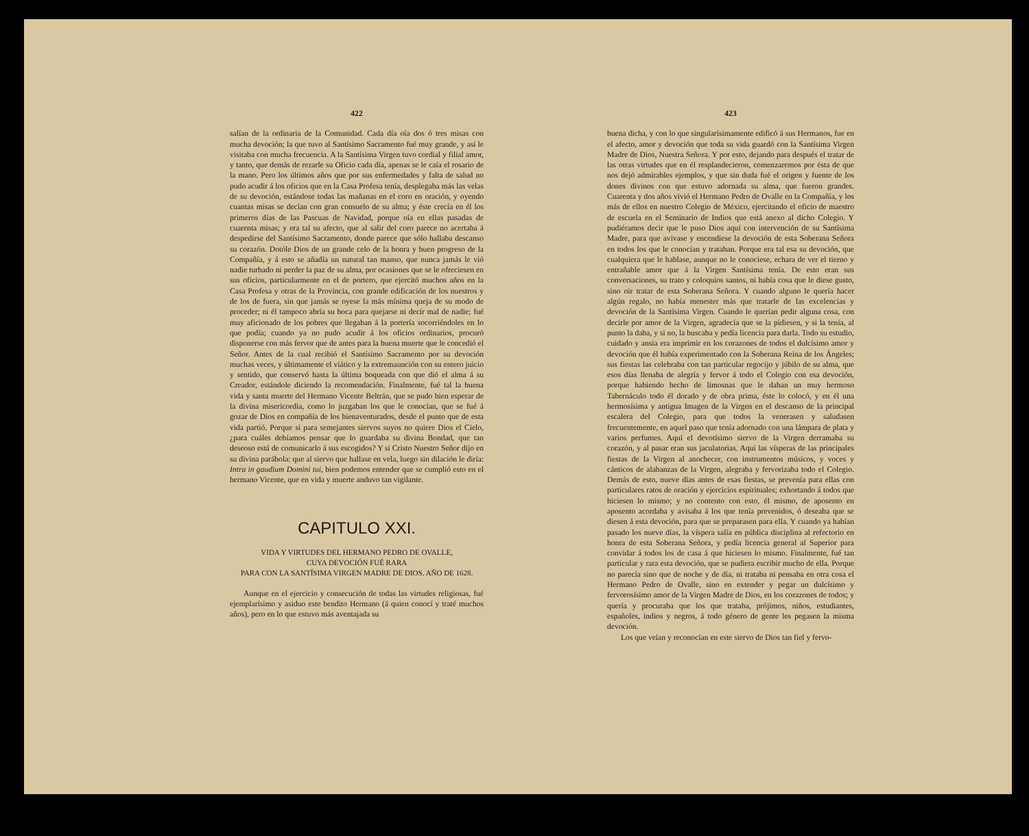422
salían de la ordinaria de la Comunidad. Cada día oía dos ó tres misas con mucha devoción; la que tuvo al Santísimo Sacramento fué muy grande, y así le visitaba con mucha frecuencia. A la Santísima Virgen tuvo cordial y filial amor, y tanto, que demás de rezarle su Oficio cada día, apenas se le caía el rosario de la mano. Pero los últimos años que por sus enfermedades y falta de salud no pudo acudir á los oficios que en la Casa Profesa tenía, desplegaba más las velas de su devoción, estándose todas las mañanas en el coro en oración, y oyendo cuantas misas se decían con gran consuelo de su alma; y éste crecía en él los primeros días de las Pascuas de Navidad, porque oía en ellas pasadas de cuarenta misas; y era tal su afecto, que al salir del coro parece no acertaba á despedirse del Santísimo Sacramento, donde parece que sólo hallaba descanso su corazón. Dotóle Dios de un grande celo de la honra y buen progreso de la Compañía, y á esto se añadía un natural tan manso, que nunca jamás le vió nadie turbado ni perder la paz de su alma, por ocasiones que se le ofreciesen en sus oficios, particularmente en el de portero, que ejercitó muchos años en la Casa Profesa y otras de la Provincia, con grande edificación de los nuestros y de los de fuera, sin que jamás se oyese la más mínima queja de su modo de proceder; ni él tampoco abría su boca para quejarse ni decir mal de nadie; fué muy aficionado de los pobres que llegaban á la portería socorriéndoles en lo que podía; cuando ya no pudo acudir á los oficios ordinarios, procuró disponerse con más fervor que de antes para la buena muerte que le concedió el Señor. Antes de la cual recibió el Santísimo Sacramento por su devoción muchas veces, y últimamente el viático y la extremaunción con su entero juicio y sentido, que conservó hasta la última boqueada con que dió el alma á su Creador, estándole diciendo la recomendación. Finalmente, fué tal la buena vida y santa muerte del Hermano Vicente Beltrán, que se pudo bien esperar de la divina misericordia, como lo juzgaban los que le conocían, que se fué á gozar de Dios en compañía de los bienaventurados, desde el punto que de esta vida partió. Porque si para semejantes siervos suyos no quiere Dios el Cielo, ¿para cuáles debíamos pensar que lo guardaba su divina Bondad, que tan deseoso está de comunicarlo á sus escogidos? Y si Cristo Nuestro Señor dijo en su divina parábola: que al siervo que hallase en vela, luego sin dilación le diría: Intra in gaudium Domini tui, bien podemos entender que se cumplió esto en el hermano Vicente, que en vida y muerte anduvo tan vigilante.
CAPITULO XXI.
VIDA Y VIRTUDES DEL HERMANO PEDRO DE OVALLE,
CUYA DEVOCIÓN FUÉ RARA
PARA CON LA SANTÍSIMA VIRGEN MADRE DE DIOS. AÑO DE 1628.
Aunque en el ejercicio y consecución de todas las virtudes religiosas, fué ejemplarísimo y asiduo este bendito Hermano (á quien conocí y traté muchos años), pero en lo que estuvo más aventajada su
423
buena dicha, y con lo que singularísimamente edificó á sus Hermanos, fue en el afecto, amor y devoción que toda su vida guardó con la Santísima Virgen Madre de Dios, Nuestra Señora. Y por esto, dejando para después el tratar de las otras virtudes que en él resplandecieron, comenzaremos por ésta de que nos dejó admirables ejemplos, y que sin duda fué el origen y fuente de los dones divinos con que estuvo adornada su alma, que fueron grandes. Cuarenta y dos años vivió el Hermano Pedro de Ovalle en la Compañía, y los más de ellos en nuestro Colegio de México, ejercitando el oficio de maestro de escuela en el Seminario de Indios que está anexo al dicho Colegio. Y pudiéramos decir que le puso Dios aquí con intervención de su Santísima Madre, para que avivase y encendiese la devoción de esta Soberana Señora en todos los que le conocían y trataban. Porque era tal esa su devoción, que cualquiera que le hablase, aunque no le conociese, echara de ver el tierno y entrañable amor que á la Virgen Santísima tenía. De esto eran sus conversaciones, su trato y coloquios santos, ni había cosa que le diese gusto, sino oir tratar de esta Soberana Señora. Y cuando alguno le quería hacer algún regalo, no había menester más que tratarle de las excelencias y devoción de la Santísima Virgen. Cuando le querían pedir alguna cosa, con decirle por amor de la Virgen, agradecía que se la pidiesen, y si la tenía, al punto la daba, y si no, la buscaba y pedía licencia para darla. Todo su estudio, cuidado y ansia era imprimir en los corazones de todos el dulcísimo amor y devoción que él había experimentado con la Soberana Reina de los Ángeles; sus fiestas las celebraba con tan particular regocijo y júbilo de su alma, que esos días llenaba de alegría y fervor á todo el Colegio con esa devoción, porque habiendo hecho de limosnas que le daban un muy hermoso Tabernáculo todo él dorado y de obra prima, éste lo colocó, y en él una hermosísima y antigua Imagen de la Virgen en el descanso de la principal escalera del Colegio, para que todos la venerasen y saludasen frecuentemente, en aquel paso que tenía adornado con una lámpara de plata y varios perfumes. Aquí el devotísimo siervo de la Virgen derramaba su corazón, y al pasar eran sus jaculatorias. Aquí las vísperas de las principales fiestas de la Virgen al anochecer, con instrumentos músicos, y voces y cánticos de alabanzas de la Virgen, alegraba y fervorizaba todo el Colegio. Demás de esto, nueve días antes de esas fiestas, se prevenía para ellas con particulares ratos de oración y ejercicios espirituales; exhortando á todos que hiciesen lo mismo; y no contento con esto, él mismo, de aposento en aposento acordaba y avisaba á los que tenía prevenidos, ó deseaba que se diesen á esta devoción, para que se preparasen para ella. Y cuando ya habían pasado los nueve días, la víspera salía en pública disciplina al refectorio en honra de esta Soberana Señora, y pedía licencia general al Superior para convidar á todos los de casa á que hiciesen lo mismo. Finalmente, fué tan particular y rara esta devoción, que se pudiera escribir mucho de ella. Porque no parecía sino que de noche y de día, ni trataba ni pensaba en otra cosa el Hermano Pedro de Ovalle, sino en extender y pegar un dulcísimo y fervorosísimo amor de la Virgen Madre de Dios, en los corazones de todos; y quería y procuraba que los que trataba, prójimos, niños, estudiantes, españoles, indios y negros, á todo género de gente les pegasen la misma devoción.
Los que veían y reconocían en este siervo de Dios tan fiel y fervo-